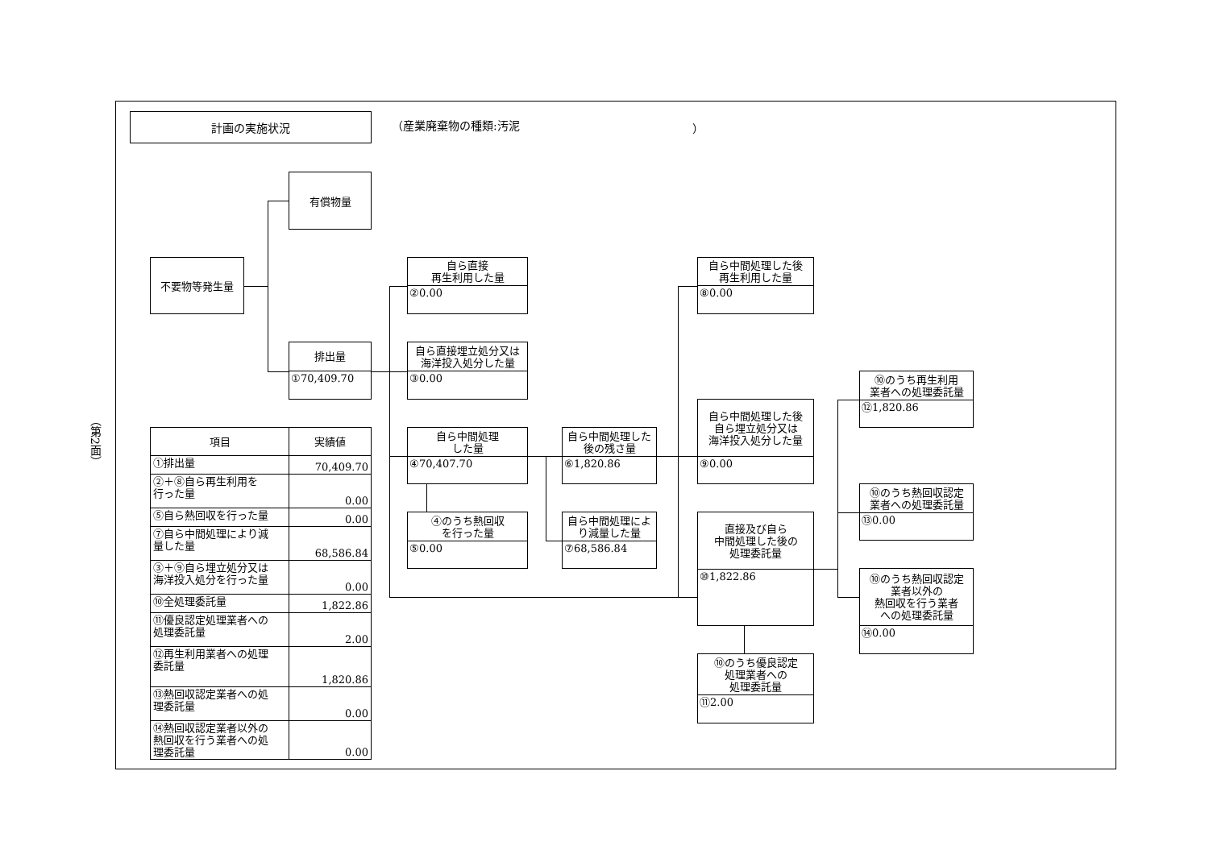（第2面）
計画の実施状況
（産業廃棄物の種類:汚泥 ）
有償物量
不要物等発生量
自ら直接
再生利用した量
②0.00
自ら中間処理した後
再生利用した量
⑧0.00
排出量
①70,409.70
自ら直接埋立処分又は
海洋投入処分した量
③0.00
⑩のうち再生利用
業者への処理委託量
⑫1,820.86
自ら中間処理した後
自ら埋立処分又は
海洋投入処分した量
⑨0.00
| 項目 | 実績値 |
| --- | --- |
| ①排出量 | 70,409.70 |
| ②＋⑧自ら再生利用を 行った量 | 0.00 |
| ⑤自ら熱回収を行った量 | 0.00 |
| ⑦自ら中間処理により減 量した量 | 68,586.84 |
| ③＋⑨自ら埋立処分又は 海洋投入処分を行った量 | 0.00 |
| ⑩全処理委託量 | 1,822.86 |
| ⑪優良認定処理業者への 処理委託量 | 2.00 |
| ⑫再生利用業者への処理 委託量 | 1,820.86 |
| ⑬熱回収認定業者への処 理委託量 | 0.00 |
| ⑭熱回収認定業者以外の 熱回収を行う業者への処 理委託量 | 0.00 |
自ら中間処理
した量
④70,407.70
自ら中間処理した
後の残さ量
⑥1,820.86
⑩のうち熱回収認定
業者への処理委託量
⑬0.00
④のうち熱回収
を行った量
⑤0.00
自ら中間処理によ
り減量した量
⑦68,586.84
直接及び自ら
中間処理した後の
処理委託量
⑩1,822.86
⑩のうち熱回収認定
業者以外の
熱回収を行う業者
への処理委託量
⑭0.00
⑩のうち優良認定
処理業者への
処理委託量
⑪2.00